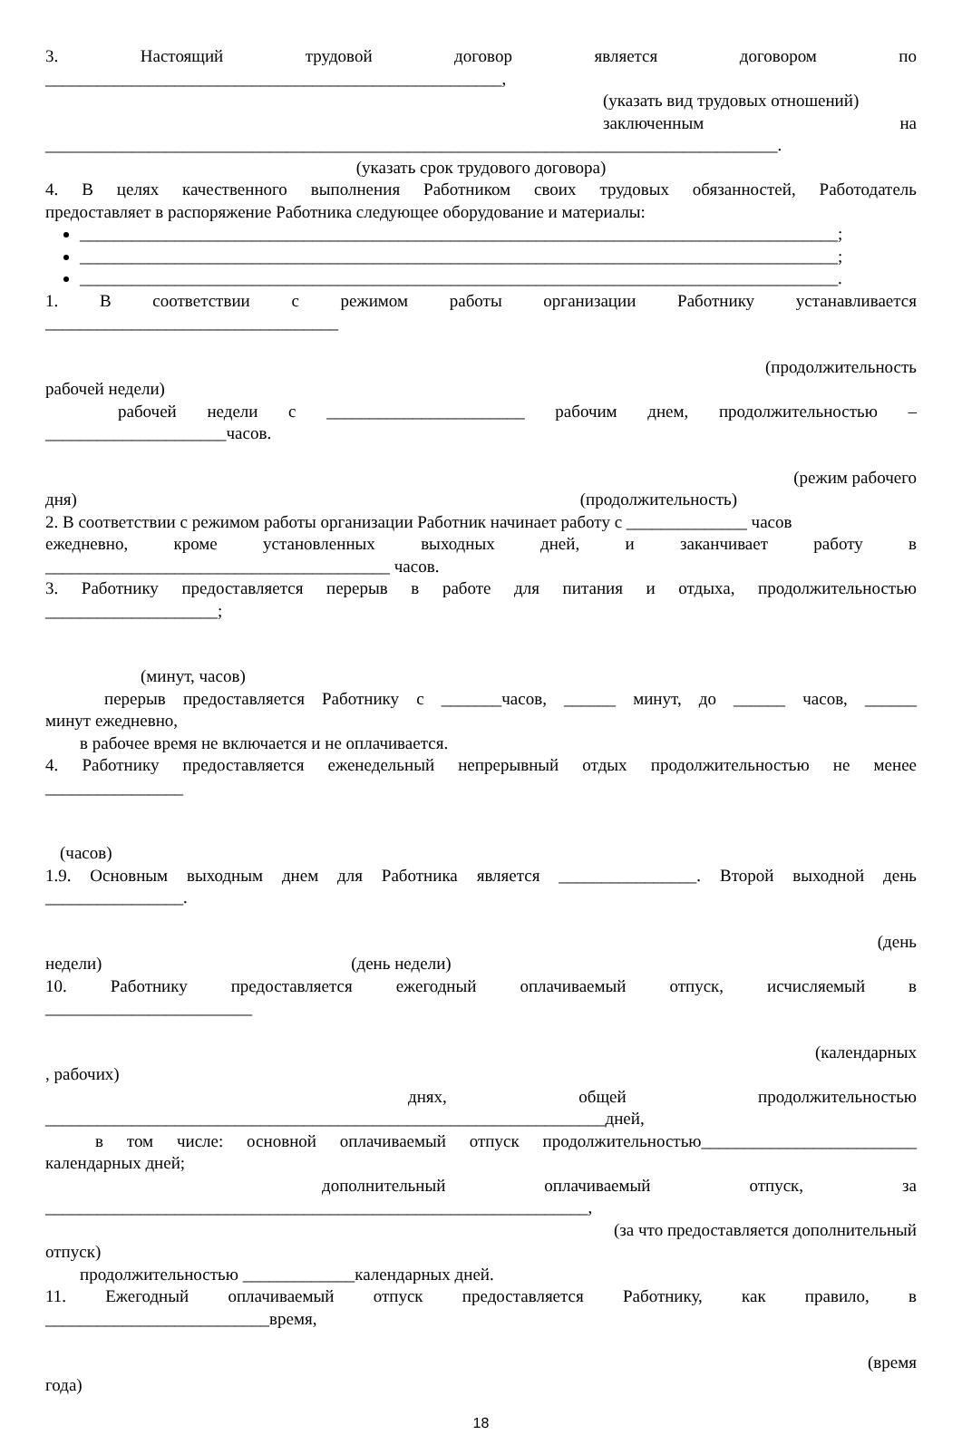3. Настоящий трудовой договор является договором по
_____________________________________________________,
(указать вид трудовых отношений)
заключенным на
_____________________________________________________________________________________.
(указать срок трудового договора)
4. В целях качественного выполнения Работником своих трудовых обязанностей, Работодатель
предоставляет в распоряжение Работника следующее оборудование и материалы:
________________________________________________________________________________________;
________________________________________________________________________________________;
________________________________________________________________________________________.
1. В соответствии с режимом работы организации Работнику устанавливается
__________________________________
(продолжительность
рабочей недели)
рабочей недели с _______________________ рабочим днем, продолжительностью –
_____________________часов.
(режим рабочего
дня) (продолжительность)
2. В соответствии с режимом работы организации Работник начинает работу с ______________ часов
ежедневно, кроме установленных выходных дней, и заканчивает работу в
________________________________________ часов.
3. Работнику предоставляется перерыв в работе для питания и отдыха, продолжительностью
____________________;
(минут, часов)
перерыв предоставляется Работнику с _______часов, ______ минут, до ______ часов, ______
минут ежедневно,
в рабочее время не включается и не оплачивается.
4. Работнику предоставляется еженедельный непрерывный отдых продолжительностью не менее
________________
(часов)
1.9. Основным выходным днем для Работника является ________________. Второй выходной день
________________.
(день
недели) (день недели)
10. Работнику предоставляется ежегодный оплачиваемый отпуск, исчисляемый в
________________________
(календарных
, рабочих)
днях, общей продолжительностью
_________________________________________________________________дней,
в том числе: основной оплачиваемый отпуск продолжительностью_________________________
календарных дней;
дополнительный оплачиваемый отпуск, за
_______________________________________________________________,
(за что предоставляется дополнительный
отпуск)
продолжительностью _____________календарных дней.
11. Ежегодный оплачиваемый отпуск предоставляется Работнику, как правило, в
__________________________время,
(время
года)
18